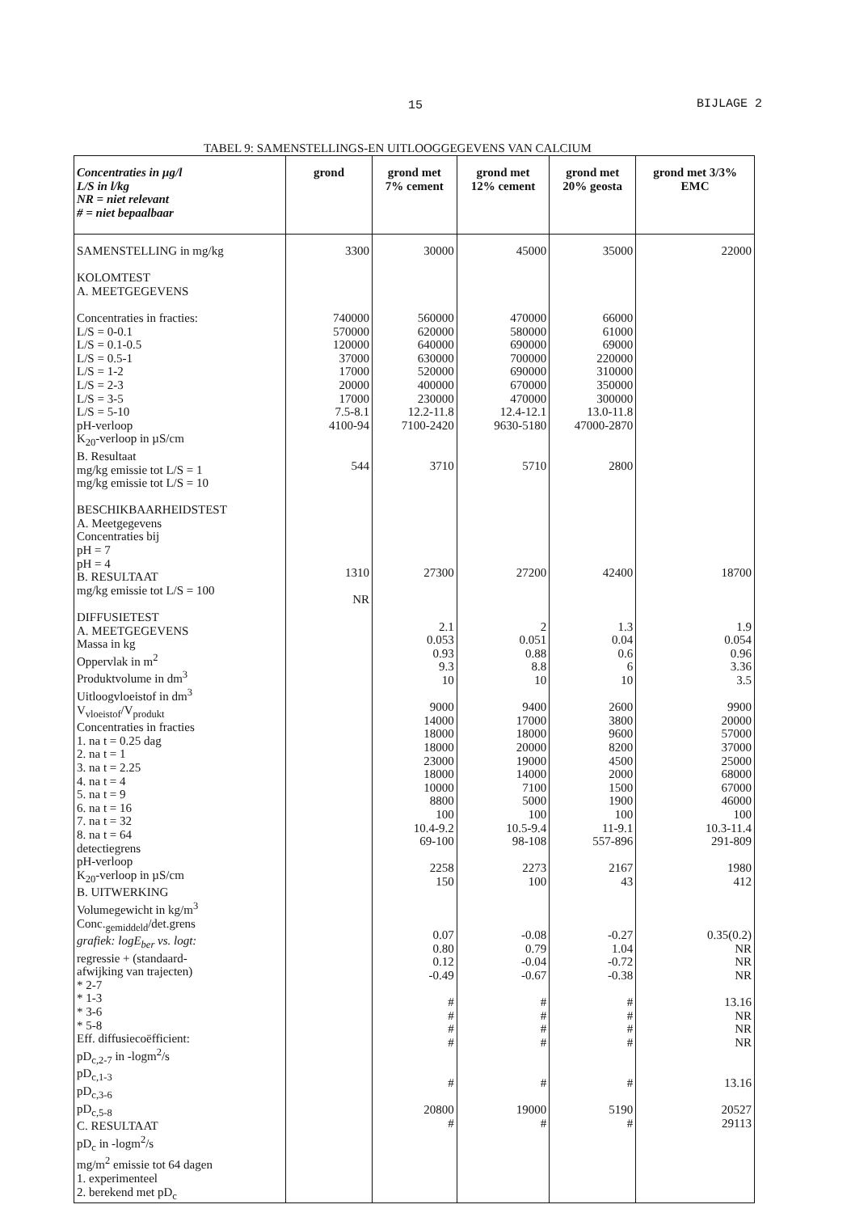15 BIJLAGE 2
TABEL 9: SAMENSTELLINGS-EN UITLOOGGEGEVENS VAN CALCIUM
| Concentraties in µg/l L/S in l/kg NR = niet relevant # = niet bepaalbaar | grond | grond met 7% cement | grond met 12% cement | grond met 20% geosta | grond met 3/3% EMC |
| --- | --- | --- | --- | --- | --- |
| SAMENSTELLING in mg/kg KOLOMTEST A. MEETGEGEVENS Concentraties in fracties: L/S = 0-0.1 L/S = 0.1-0.5 L/S = 0.5-1 L/S = 1-2 L/S = 2-3 L/S = 3-5 L/S = 5-10 pH-verloop K<sub>20</sub>-verloop in µS/cm B. Resultaat mg/kg emissie tot L/S = 1 mg/kg emissie tot L/S = 10 BESCHIKBAARHEIDSTEST A. Meetgegevens Concentraties bij pH = 7 pH = 4 B. RESULTAAT mg/kg emissie tot L/S = 100 DIFFUSIETEST A. MEETGEGEVENS Massa in kg Oppervlak in m<sup>2</sup> Produktvolume in dm<sup>3</sup> Uitloogvloeistof in dm<sup>3</sup> V<sub>vloeistof</sub>/V<sub>produkt</sub> Concentraties in fracties 1. na t = 0.25 dag 2. na t = 1 3. na t = 2.25 4. na t = 4 5. na t = 9 6. na t = 16 7. na t = 32 8. na t = 64 detectiegrens pH-verloop K<sub>20</sub>-verloop in µS/cm B. UITWERKING Volumegewicht in kg/m<sup>3</sup> Conc.<sub>gemiddeld</sub>/det.grens grafiek: logE<sub>ber</sub> vs. logt: regressie + (standaard- afwijking van trajecten) * 2-7 * 1-3 * 3-6 * 5-8 Eff. diffusiecoëfficient: pD<sub>c,2-7</sub> in -logm<sup>2</sup>/s pD<sub>c,1-3</sub> pD<sub>c,3-6</sub> pD<sub>c,5-8</sub> C. RESULTAAT pD<sub>c</sub> in -logm<sup>2</sup>/s mg/m<sup>2</sup> emissie tot 64 dagen 1. experimenteel 2. berekend met pD<sub>c</sub> | 3300 740000 570000 120000 37000 17000 20000 17000 7.5-8.1 4100-94 544 1310 NR | 30000 560000 620000 640000 630000 520000 400000 230000 12.2-11.8 7100-2420 3710 27300 2.1 0.053 0.93 9.3 10 9000 14000 18000 18000 23000 18000 10000 8800 100 10.4-9.2 69-100 2258 150 0.07 0.80 0.12 -0.49 # # # # # 20800 # | 45000 470000 580000 690000 700000 690000 670000 470000 12.4-12.1 9630-5180 5710 27200 2 0.051 0.88 8.8 10 9400 17000 18000 20000 19000 14000 7100 5000 100 10.5-9.4 98-108 2273 100 -0.08 0.79 -0.04 -0.67 # # # # # 19000 # | 35000 66000 61000 69000 220000 310000 350000 300000 13.0-11.8 47000-2870 2800 42400 1.3 0.04 0.6 6 10 2600 3800 9600 8200 4500 2000 1500 1900 100 11-9.1 557-896 2167 43 -0.27 1.04 -0.72 -0.38 # # # # # 5190 # | 22000 18700 1.9 0.054 0.96 3.36 3.5 9900 20000 57000 37000 25000 68000 67000 46000 100 10.3-11.4 291-809 1980 412 0.35(0.2) NR NR NR 13.16 NR NR NR 13.16 20527 29113 |